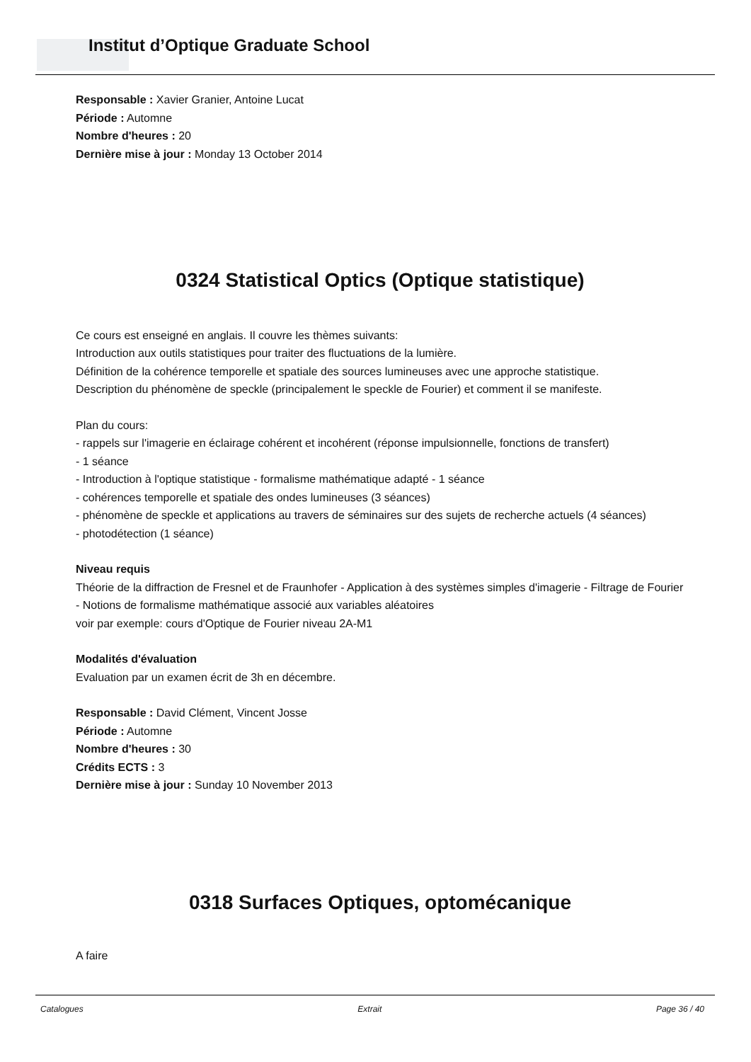Institut d’Optique Graduate School
Responsable : Xavier Granier, Antoine Lucat
Période : Automne
Nombre d'heures : 20
Dernière mise à jour : Monday 13 October 2014
0324 Statistical Optics (Optique statistique)
Ce cours est enseigné en anglais. Il couvre les thèmes suivants:
Introduction aux outils statistiques pour traiter des fluctuations de la lumière.
Définition de la cohérence temporelle et spatiale des sources lumineuses avec une approche statistique.
Description du phénomène de speckle (principalement le speckle de Fourier) et comment il se manifeste.
Plan du cours:
- rappels sur l'imagerie en éclairage cohérent et incohérent (réponse impulsionnelle, fonctions de transfert)
- 1 séance
- Introduction à l'optique statistique - formalisme mathématique adapté - 1 séance
- cohérences temporelle et spatiale des ondes lumineuses (3 séances)
- phénomène de speckle et applications au travers de séminaires sur des sujets de recherche actuels (4 séances)
- photodétection (1 séance)
Niveau requis
Théorie de la diffraction de Fresnel et de Fraunhofer - Application à des systèmes simples d'imagerie - Filtrage de Fourier - Notions de formalisme mathématique associé aux variables aléatoires
voir par exemple: cours d'Optique de Fourier niveau 2A-M1
Modalités d'évaluation
Evaluation par un examen écrit de 3h en décembre.
Responsable : David Clément, Vincent Josse
Période : Automne
Nombre d'heures : 30
Crédits ECTS : 3
Dernière mise à jour : Sunday 10 November 2013
0318 Surfaces Optiques, optomécanique
A faire
Catalogues Extrait Page 36 / 40